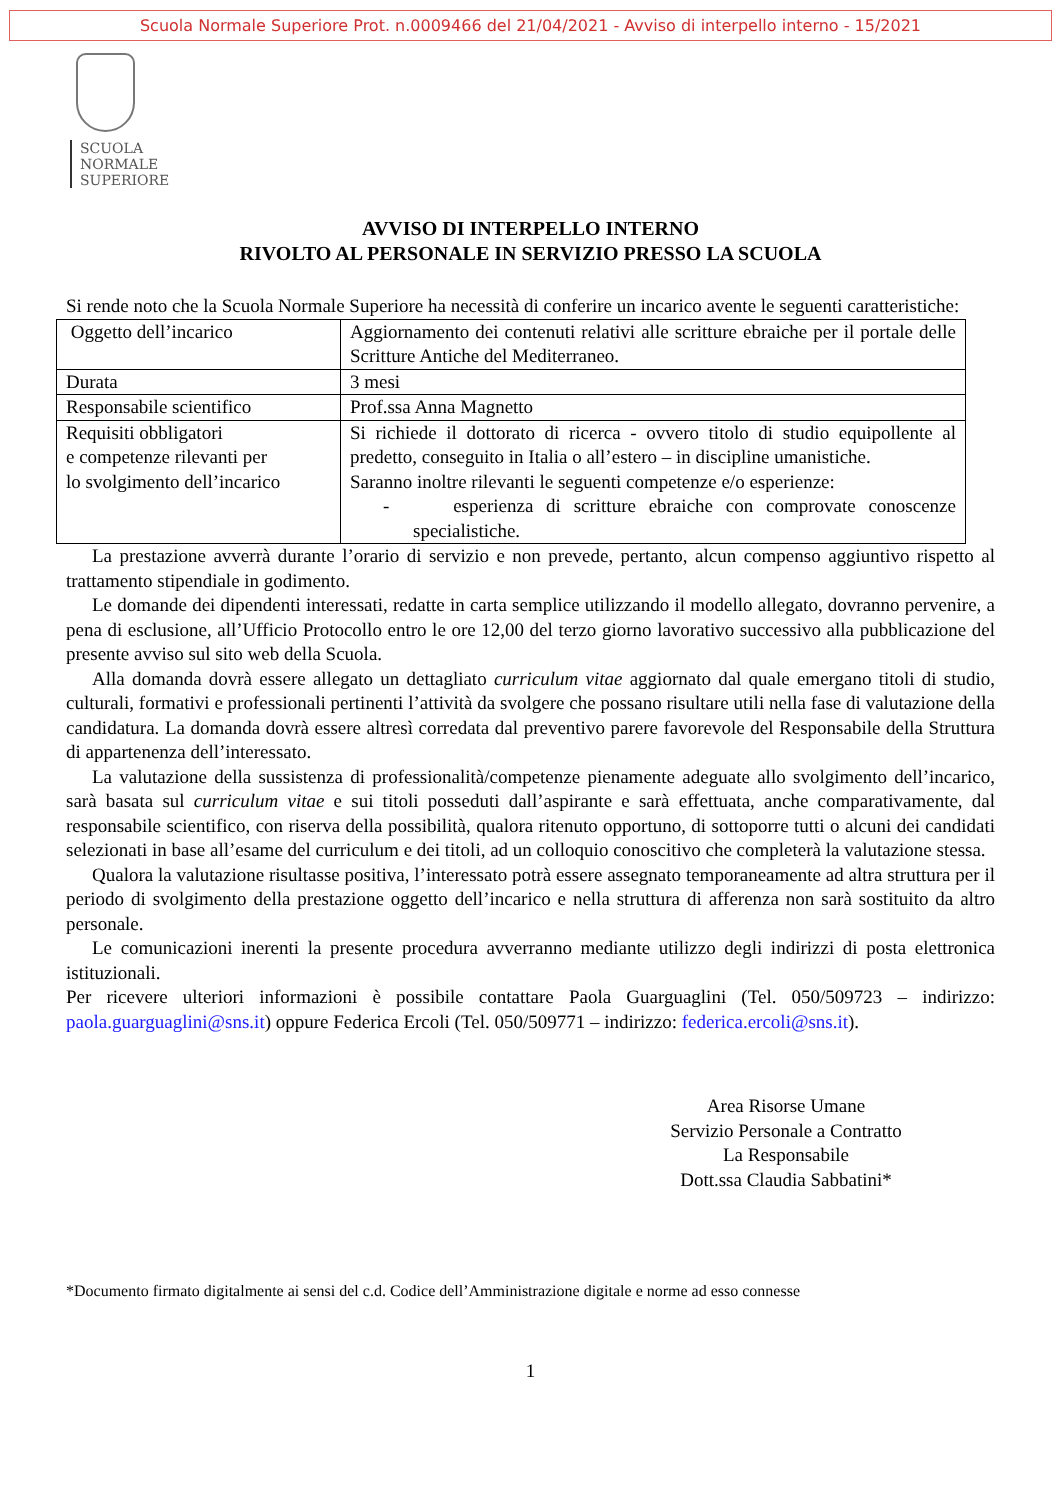Scuola Normale Superiore Prot. n.0009466 del 21/04/2021 - Avviso di interpello interno - 15/2021
SCUOLA
NORMALE
SUPERIORE
AVVISO DI INTERPELLO INTERNO
RIVOLTO AL PERSONALE IN SERVIZIO PRESSO LA SCUOLA
Si rende noto che la Scuola Normale Superiore ha necessità di conferire un incarico avente le seguenti caratteristiche:
| Oggetto dell’incarico | Aggiornamento dei contenuti relativi alle scritture ebraiche per il portale delle Scritture Antiche del Mediterraneo. |
| Durata | 3 mesi |
| Responsabile scientifico | Prof.ssa Anna Magnetto |
| Requisiti obbligatori e competenze rilevanti per lo svolgimento dell’incarico | Si richiede il dottorato di ricerca - ovvero titolo di studio equipollente al predetto, conseguito in Italia o all’estero – in discipline umanistiche. Saranno inoltre rilevanti le seguenti competenze e/o esperienze: - esperienza di scritture ebraiche con comprovate conoscenze specialistiche. |
La prestazione avverrà durante l’orario di servizio e non prevede, pertanto, alcun compenso aggiuntivo rispetto al trattamento stipendiale in godimento.
Le domande dei dipendenti interessati, redatte in carta semplice utilizzando il modello allegato, dovranno pervenire, a pena di esclusione, all’Ufficio Protocollo entro le ore 12,00 del terzo giorno lavorativo successivo alla pubblicazione del presente avviso sul sito web della Scuola.
Alla domanda dovrà essere allegato un dettagliato curriculum vitae aggiornato dal quale emergano titoli di studio, culturali, formativi e professionali pertinenti l’attività da svolgere che possano risultare utili nella fase di valutazione della candidatura. La domanda dovrà essere altresì corredata dal preventivo parere favorevole del Responsabile della Struttura di appartenenza dell’interessato.
La valutazione della sussistenza di professionalità/competenze pienamente adeguate allo svolgimento dell’incarico, sarà basata sul curriculum vitae e sui titoli posseduti dall’aspirante e sarà effettuata, anche comparativamente, dal responsabile scientifico, con riserva della possibilità, qualora ritenuto opportuno, di sottoporre tutti o alcuni dei candidati selezionati in base all’esame del curriculum e dei titoli, ad un colloquio conoscitivo che completerà la valutazione stessa.
Qualora la valutazione risultasse positiva, l’interessato potrà essere assegnato temporaneamente ad altra struttura per il periodo di svolgimento della prestazione oggetto dell’incarico e nella struttura di afferenza non sarà sostituito da altro personale.
Le comunicazioni inerenti la presente procedura avverranno mediante utilizzo degli indirizzi di posta elettronica istituzionali.
Per ricevere ulteriori informazioni è possibile contattare Paola Guarguaglini (Tel. 050/509723 – indirizzo: paola.guarguaglini@sns.it) oppure Federica Ercoli (Tel. 050/509771 – indirizzo: federica.ercoli@sns.it).
Area Risorse Umane
Servizio Personale a Contratto
La Responsabile
Dott.ssa Claudia Sabbatini*
*Documento firmato digitalmente ai sensi del c.d. Codice dell’Amministrazione digitale e norme ad esso connesse
1